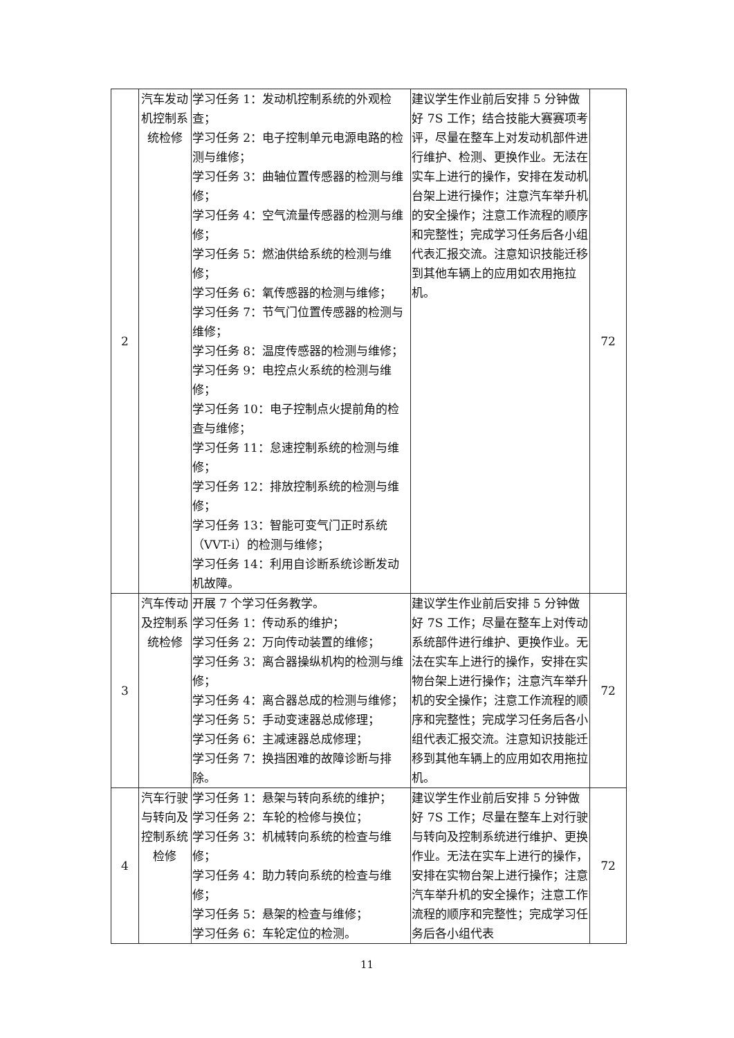| 2 | 汽车发动机控制系统检修 | 学习任务 1：发动机控制系统的外观检查； 学习任务 2：电子控制单元电源电路的检测与维修； 学习任务 3：曲轴位置传感器的检测与维修； 学习任务 4：空气流量传感器的检测与维修； 学习任务 5：燃油供给系统的检测与维修； 学习任务 6：氧传感器的检测与维修； 学习任务 7：节气门位置传感器的检测与维修； 学习任务 8：温度传感器的检测与维修； 学习任务 9：电控点火系统的检测与维修； 学习任务 10：电子控制点火提前角的检查与维修； 学习任务 11：怠速控制系统的检测与维修； 学习任务 12：排放控制系统的检测与维修； 学习任务 13：智能可变气门正时系统（VVT-i）的检测与维修； 学习任务 14：利用自诊断系统诊断发动机故障。 | 建议学生作业前后安排 5 分钟做好 7S 工作；结合技能大赛赛项考评，尽量在整车上对发动机部件进行维护、检测、更换作业。无法在实车上进行的操作，安排在发动机台架上进行操作；注意汽车举升机的安全操作；注意工作流程的顺序和完整性；完成学习任务后各小组代表汇报交流。注意知识技能迁移到其他车辆上的应用如农用拖拉机。 | 72 |
| 3 | 汽车传动及控制系统检修 | 开展 7 个学习任务教学。 学习任务 1：传动系的维护； 学习任务 2：万向传动装置的维修； 学习任务 3：离合器操纵机构的检测与维修； 学习任务 4：离合器总成的检测与维修； 学习任务 5：手动变速器总成修理； 学习任务 6：主减速器总成修理； 学习任务 7：换挡困难的故障诊断与排除。 | 建议学生作业前后安排 5 分钟做好 7S 工作；尽量在整车上对传动系统部件进行维护、更换作业。无法在实车上进行的操作，安排在实物台架上进行操作；注意汽车举升机的安全操作；注意工作流程的顺序和完整性；完成学习任务后各小组代表汇报交流。注意知识技能迁移到其他车辆上的应用如农用拖拉机。 | 72 |
| 4 | 汽车行驶与转向及控制系统检修 | 学习任务 1：悬架与转向系统的维护； 学习任务 2：车轮的检修与换位； 学习任务 3：机械转向系统的检查与维修； 学习任务 4：助力转向系统的检查与维修； 学习任务 5：悬架的检查与维修； 学习任务 6：车轮定位的检测。 | 建议学生作业前后安排 5 分钟做好 7S 工作；尽量在整车上对行驶与转向及控制系统进行维护、更换作业。无法在实车上进行的操作，安排在实物台架上进行操作；注意汽车举升机的安全操作；注意工作流程的顺序和完整性；完成学习任务后各小组代表 | 72 |
11